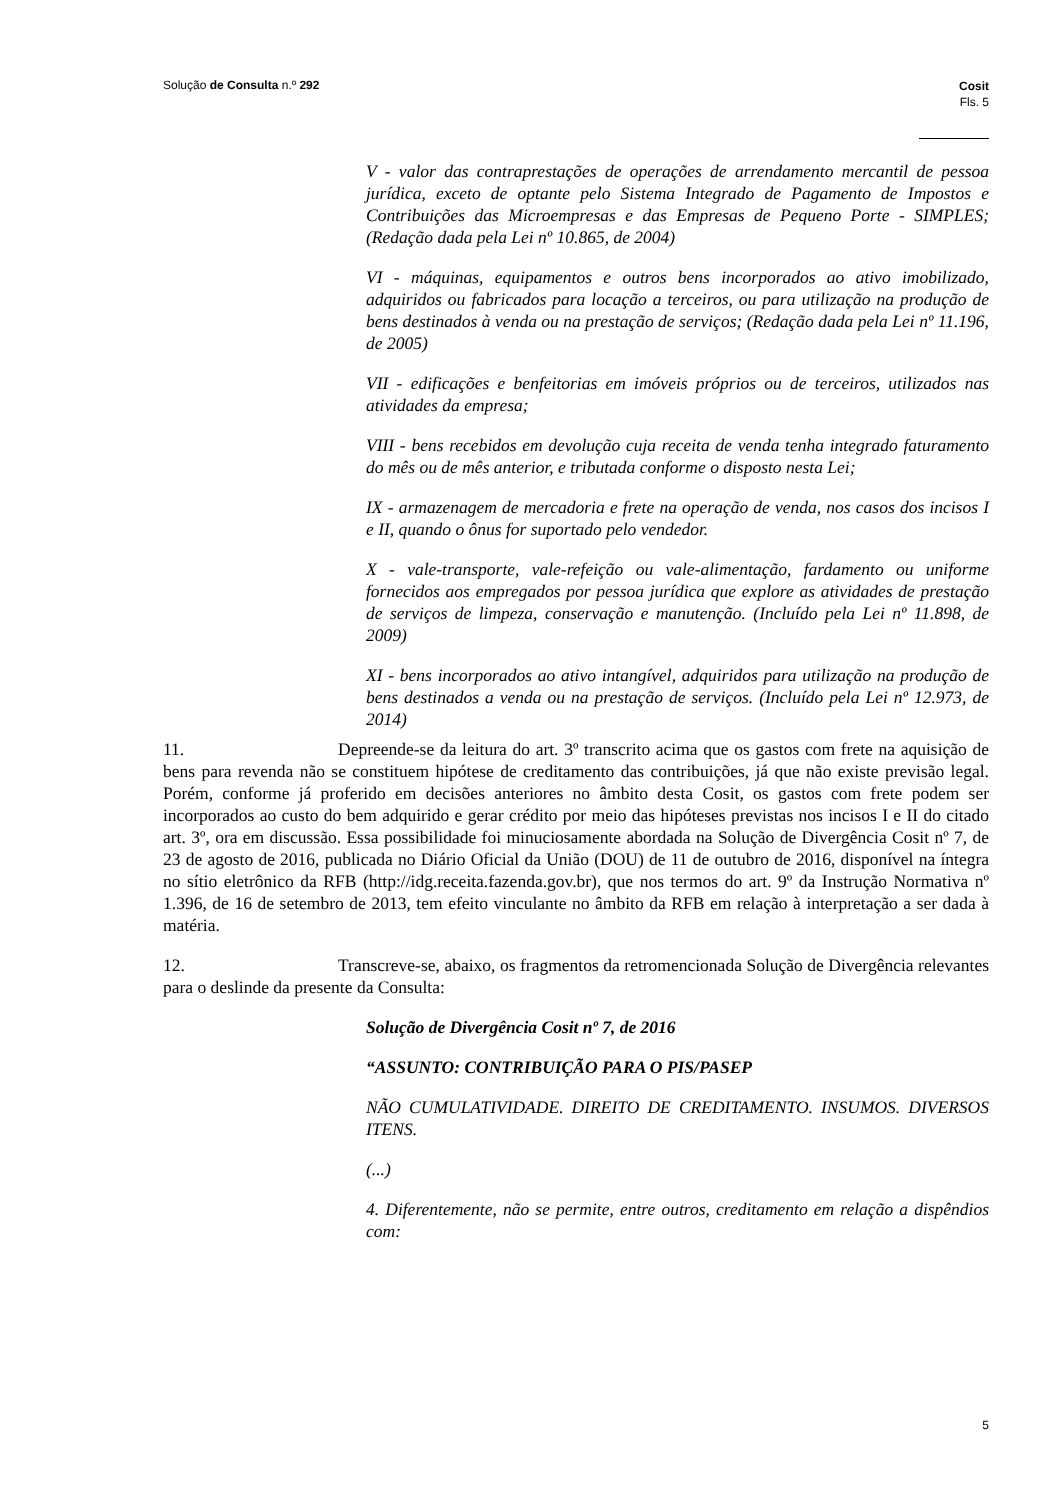Solução de Consulta n.º 292
Cosit
Fls. 5
V - valor das contraprestações de operações de arrendamento mercantil de pessoa jurídica, exceto de optante pelo Sistema Integrado de Pagamento de Impostos e Contribuições das Microempresas e das Empresas de Pequeno Porte - SIMPLES; (Redação dada pela Lei nº 10.865, de 2004)
VI - máquinas, equipamentos e outros bens incorporados ao ativo imobilizado, adquiridos ou fabricados para locação a terceiros, ou para utilização na produção de bens destinados à venda ou na prestação de serviços; (Redação dada pela Lei nº 11.196, de 2005)
VII - edificações e benfeitorias em imóveis próprios ou de terceiros, utilizados nas atividades da empresa;
VIII - bens recebidos em devolução cuja receita de venda tenha integrado faturamento do mês ou de mês anterior, e tributada conforme o disposto nesta Lei;
IX - armazenagem de mercadoria e frete na operação de venda, nos casos dos incisos I e II, quando o ônus for suportado pelo vendedor.
X - vale-transporte, vale-refeição ou vale-alimentação, fardamento ou uniforme fornecidos aos empregados por pessoa jurídica que explore as atividades de prestação de serviços de limpeza, conservação e manutenção. (Incluído pela Lei nº 11.898, de 2009)
XI - bens incorporados ao ativo intangível, adquiridos para utilização na produção de bens destinados a venda ou na prestação de serviços. (Incluído pela Lei nº 12.973, de 2014)
11. Depreende-se da leitura do art. 3º transcrito acima que os gastos com frete na aquisição de bens para revenda não se constituem hipótese de creditamento das contribuições, já que não existe previsão legal. Porém, conforme já proferido em decisões anteriores no âmbito desta Cosit, os gastos com frete podem ser incorporados ao custo do bem adquirido e gerar crédito por meio das hipóteses previstas nos incisos I e II do citado art. 3º, ora em discussão. Essa possibilidade foi minuciosamente abordada na Solução de Divergência Cosit nº 7, de 23 de agosto de 2016, publicada no Diário Oficial da União (DOU) de 11 de outubro de 2016, disponível na íntegra no sítio eletrônico da RFB (http://idg.receita.fazenda.gov.br), que nos termos do art. 9º da Instrução Normativa nº 1.396, de 16 de setembro de 2013, tem efeito vinculante no âmbito da RFB em relação à interpretação a ser dada à matéria.
12. Transcreve-se, abaixo, os fragmentos da retromencionada Solução de Divergência relevantes para o deslinde da presente da Consulta:
Solução de Divergência Cosit nº 7, de 2016
“ASSUNTO: CONTRIBUIÇÃO PARA O PIS/PASEP
NÃO CUMULATIVIDADE. DIREITO DE CREDITAMENTO. INSUMOS. DIVERSOS ITENS.
(...)
4. Diferentemente, não se permite, entre outros, creditamento em relação a dispêndios com:
5